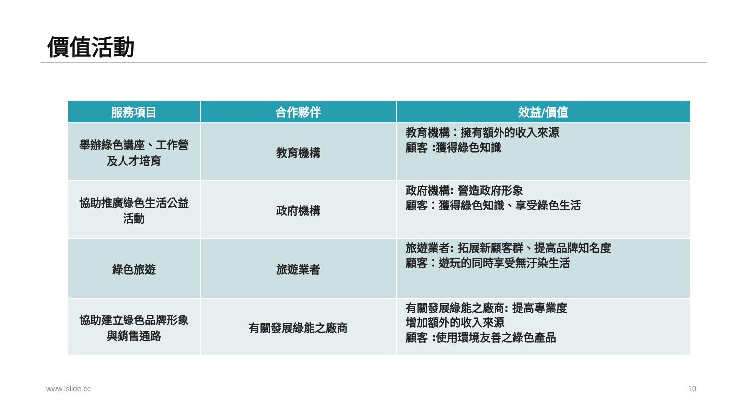價值活動
| 服務項目 | 合作夥伴 | 效益/價值 |
| --- | --- | --- |
| 舉辦綠色講座、工作營及人才培育 | 教育機構 | 教育機構：擁有額外的收入來源 顧客 :獲得綠色知識 |
| 協助推廣綠色生活公益活動 | 政府機構 | 政府機構: 營造政府形象 顧客：獲得綠色知識、享受綠色生活 |
| 綠色旅遊 | 旅遊業者 | 旅遊業者: 拓展新顧客群、提高品牌知名度 顧客：遊玩的同時享受無汙染生活 |
| 協助建立綠色品牌形象與銷售通路 | 有關發展綠能之廠商 | 有關發展綠能之廠商: 提高專業度 增加額外的收入來源 顧客 :使用環境友善之綠色產品 |
www.islide.cc 10